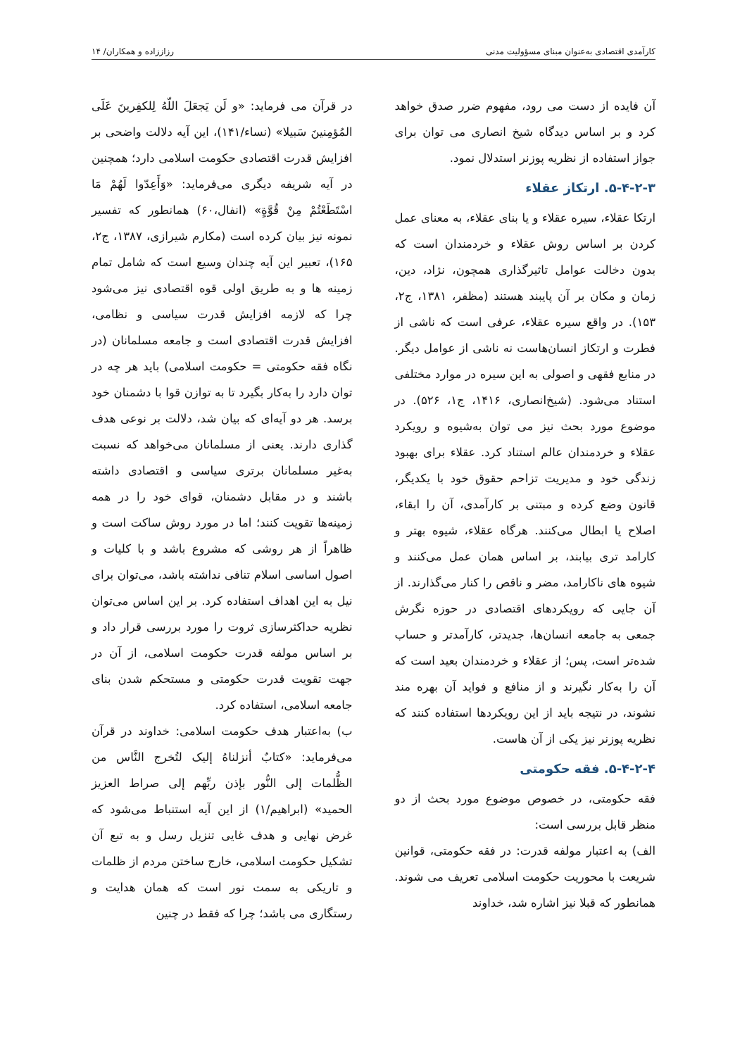کارآمدی اقتصادی به‌عنوان مبنای مسؤولیت مدنی رزاززاده و همکاران/ ۱۴
آن فایده از دست می رود، مفهوم ضرر صدق خواهد کرد و بر اساس دیدگاه شیخ انصاری می توان برای جواز استفاده از نظریه پوزنر استدلال نمود.
۵-۴-۲-۳. ارتکاز عقلاء
ارتکا عقلاء، سیره عقلاء و یا بنای عقلاء، به معنای عمل کردن بر اساس روش عقلاء و خردمندان است که بدون دخالت عوامل تاثیرگذاری همچون، نژاد، دین، زمان و مکان بر آن پایبند هستند (مظفر، ۱۳۸۱، ج۲، ۱۵۳). در واقع سیره عقلاء، عرفی است که ناشی از فطرت و ارتکاز انسان‌هاست نه ناشی از عوامل دیگر. در منابع فقهی و اصولی به این سیره در موارد مختلفی استناد می‌شود. (شیخ‌انصاری، ۱۴۱۶، ج۱، ۵۲۶). در موضوع مورد بحث نیز می توان به‌شیوه و رویکرد عقلاء و خردمندان عالم استناد کرد. عقلاء برای بهبود زندگی خود و مدیریت تزاحم حقوق خود با یکدیگر، قانون وضع کرده و مبتنی بر کارآمدی، آن را ابقاء، اصلاح یا ابطال می‌کنند. هرگاه عقلاء، شیوه بهتر و کارامد تری بیابند، بر اساس همان عمل می‌کنند و شیوه های ناکارامد، مضر و ناقص را کنار می‌گذارند. از آن جایی که رویکردهای اقتصادی در حوزه نگرش جمعی به جامعه انسان‌ها، جدیدتر، کارآمدتر و حساب شده‌تر است، پس؛ از عقلاء و خردمندان بعید است که آن را به‌کار نگیرند و از منافع و فواید آن بهره مند نشوند، در نتیجه باید از این رویکردها استفاده کنند که نظریه پوزنر نیز یکی از آن هاست.
۵-۴-۲-۴. فقه حکومتی
فقه حکومتی، در خصوص موضوع مورد بحث از دو منظر قابل بررسی است:
الف) به اعتبار مولفه قدرت: در فقه حکومتی، قوانین شریعت با محوریت حکومت اسلامی تعریف می شوند. همانطور که قبلا نیز اشاره شد، خداوند
در قرآن می فرماید: «و لَن یَجعَلَ اللّهُ لِلکفِرینَ عَلَی المُؤمِنینَ سَبیلا» (نساء/۱۴۱)، این آیه دلالت واضحی بر افزایش قدرت اقتصادی حکومت اسلامی دارد؛ همچنین در آیه شریفه دیگری می‌فرماید: «وَأَعِدّوا لَهُمْ مَا اسْتَطَعْتُمْ مِنْ قُوَّةٍ» (انفال،۶۰) همانطور که تفسیر نمونه نیز بیان کرده است (مکارم شیرازی، ۱۳۸۷، ج۲، ۱۶۵)، تعبیر این آیه چندان وسیع است که شامل تمام زمینه ها و به طریق اولی قوه اقتصادی نیز می‌شود چرا که لازمه افزایش قدرت سیاسی و نظامی، افزایش قدرت اقتصادی است و جامعه مسلمانان (در نگاه فقه حکومتی = حکومت اسلامی) باید هر چه در توان دارد را به‌کار بگیرد تا به توازن قوا با دشمنان خود برسد. هر دو آیه‌ای که بیان شد، دلالت بر نوعی هدف گذاری دارند. یعنی از مسلمانان می‌خواهد که نسبت به‌غیر مسلمانان برتری سیاسی و اقتصادی داشته باشند و در مقابل دشمنان، قوای خود را در همه زمینه‌ها تقویت کنند؛ اما در مورد روش ساکت است و ظاهراً از هر روشی که مشروع باشد و با کلیات و اصول اساسی اسلام تنافی نداشته باشد، می‌توان برای نیل به این اهداف استفاده کرد. بر این اساس می‌توان نظریه حداکثرسازی ثروت را مورد بررسی قرار داد و بر اساس مولفه قدرت حکومت اسلامی، از آن در جهت تقویت قدرت حکومتی و مستحکم شدن بنای جامعه اسلامی، استفاده کرد.
ب) به‌اعتبار هدف حکومت اسلامی: خداوند در قرآن می‌فرماید: «کتابٌ أنزلناهُ إلیک لتُخرج النَّاس من الظُّلمات إلی النُّور بإذن ربِّهم إلی صراط العزیز الحمید» (ابراهیم/۱) از این آیه استنباط می‌شود که غرض نهایی و هدف غایی تنزیل رسل و به تبع آن تشکیل حکومت اسلامی، خارج ساختن مردم از ظلمات و تاریکی به سمت نور است که همان هدایت و رستگاری می باشد؛ چرا که فقط در چنین